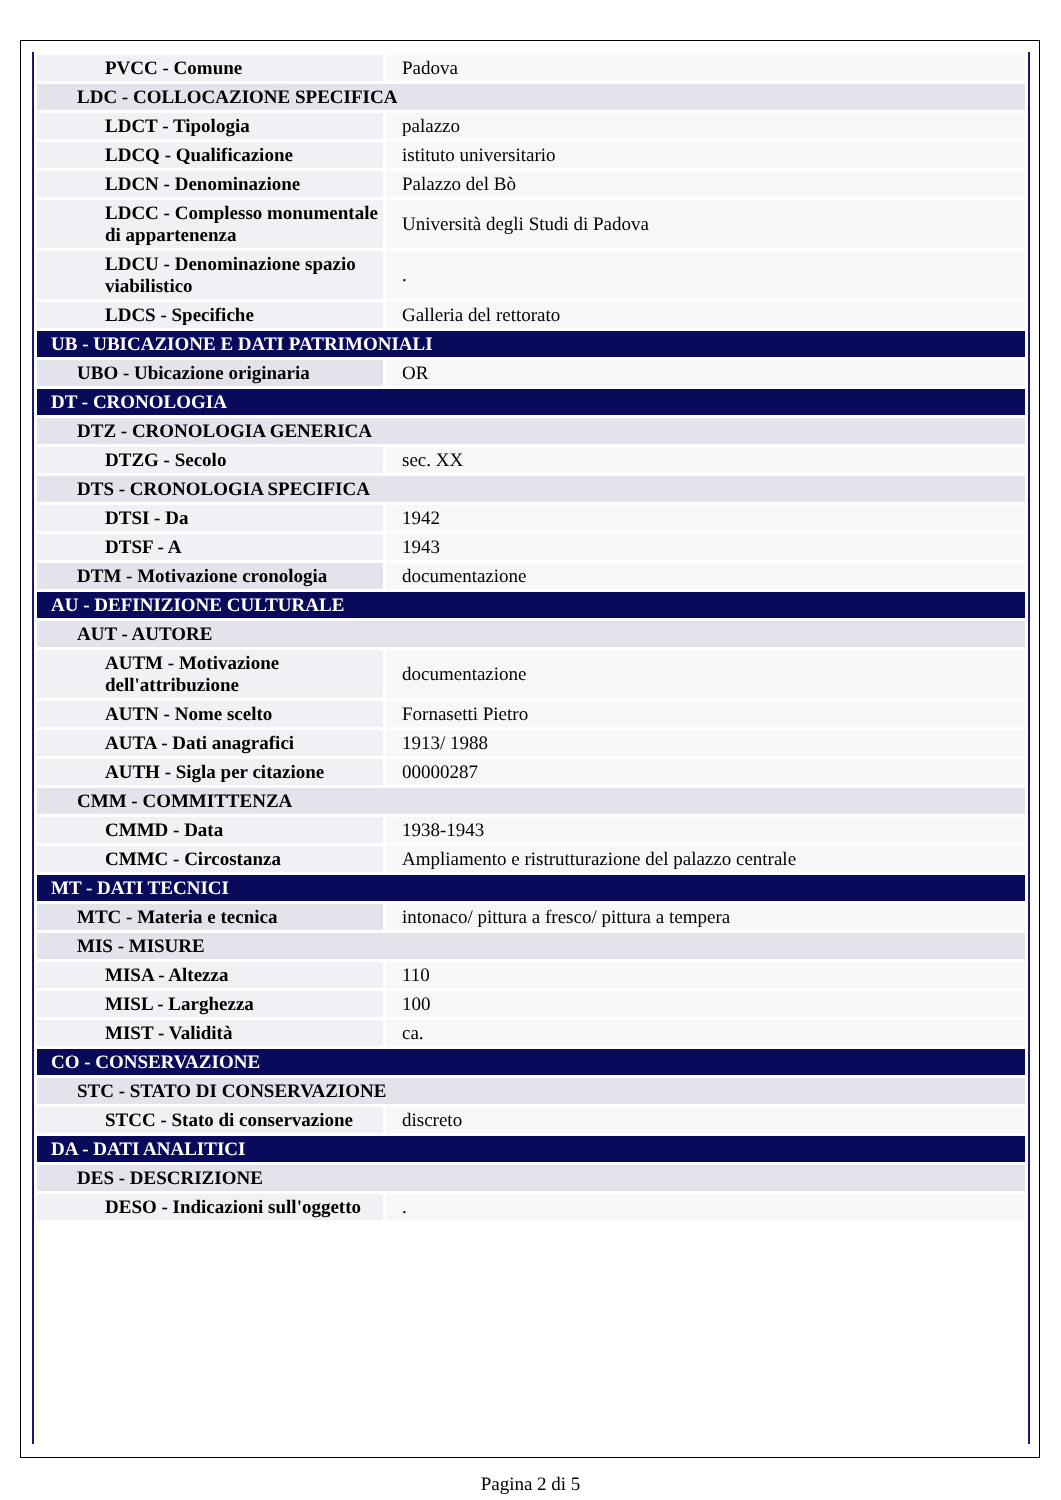| PVCC - Comune | Padova |
| LDC - COLLOCAZIONE SPECIFICA | |
| LDCT - Tipologia | palazzo |
| LDCQ - Qualificazione | istituto universitario |
| LDCN - Denominazione | Palazzo del Bò |
| LDCC - Complesso monumentale di appartenenza | Università degli Studi di Padova |
| LDCU - Denominazione spazio viabilistico | . |
| LDCS - Specifiche | Galleria del rettorato |
| UB - UBICAZIONE E DATI PATRIMONIALI | |
| UBO - Ubicazione originaria | OR |
| DT - CRONOLOGIA | |
| DTZ - CRONOLOGIA GENERICA | |
| DTZG - Secolo | sec. XX |
| DTS - CRONOLOGIA SPECIFICA | |
| DTSI - Da | 1942 |
| DTSF - A | 1943 |
| DTM - Motivazione cronologia | documentazione |
| AU - DEFINIZIONE CULTURALE | |
| AUT - AUTORE | |
| AUTM - Motivazione dell'attribuzione | documentazione |
| AUTN - Nome scelto | Fornasetti Pietro |
| AUTA - Dati anagrafici | 1913/ 1988 |
| AUTH - Sigla per citazione | 00000287 |
| CMM - COMMITTENZA | |
| CMMD - Data | 1938-1943 |
| CMMC - Circostanza | Ampliamento e ristrutturazione del palazzo centrale |
| MT - DATI TECNICI | |
| MTC - Materia e tecnica | intonaco/ pittura a fresco/ pittura a tempera |
| MIS - MISURE | |
| MISA - Altezza | 110 |
| MISL - Larghezza | 100 |
| MIST - Validità | ca. |
| CO - CONSERVAZIONE | |
| STC - STATO DI CONSERVAZIONE | |
| STCC - Stato di conservazione | discreto |
| DA - DATI ANALITICI | |
| DES - DESCRIZIONE | |
| DESO - Indicazioni sull'oggetto | . |
Pagina 2 di 5